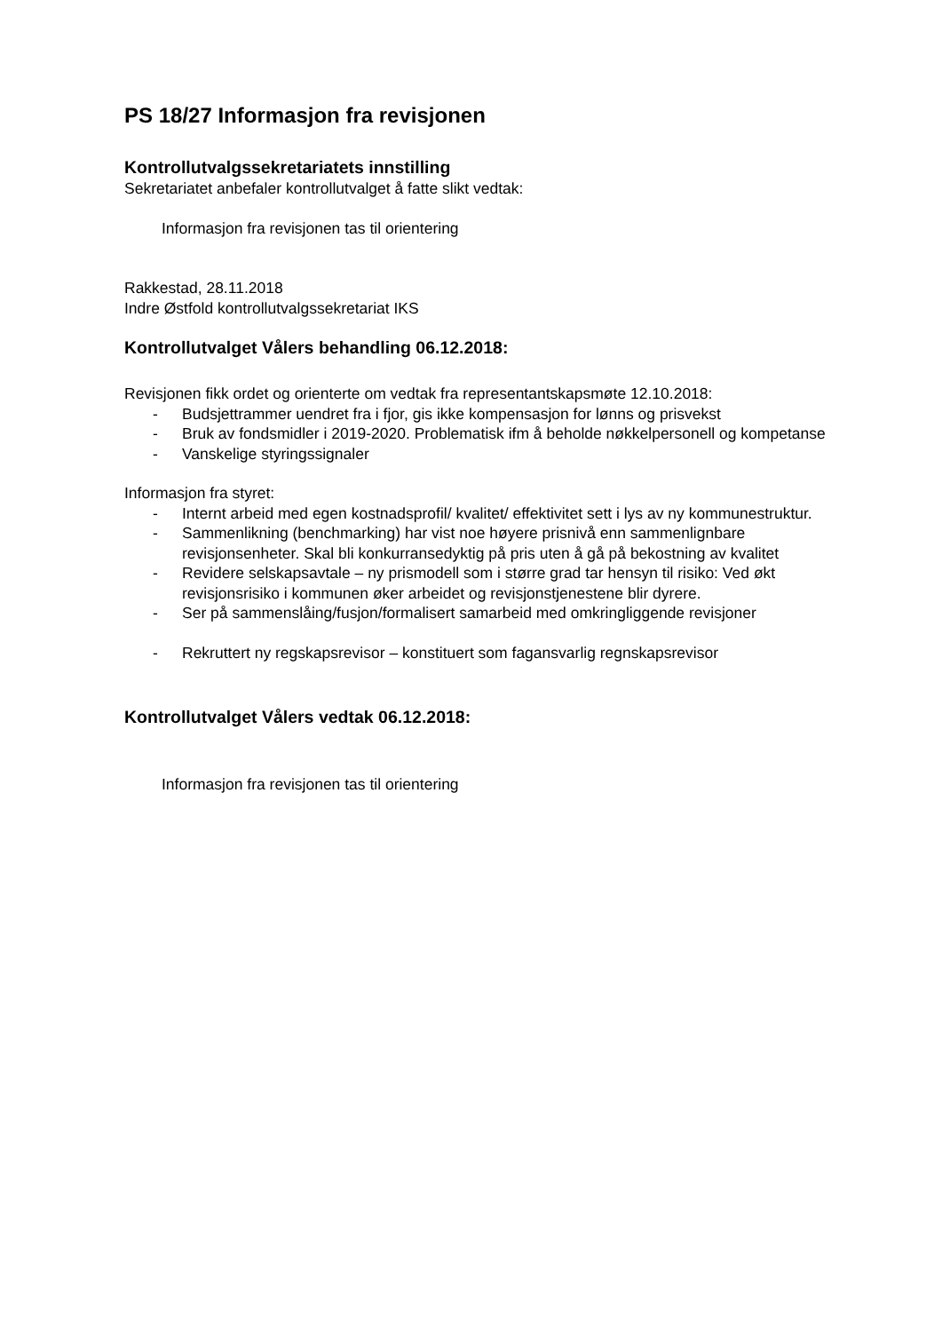PS 18/27 Informasjon fra revisjonen
Kontrollutvalgssekretariatets innstilling
Sekretariatet anbefaler kontrollutvalget å fatte slikt vedtak:
Informasjon fra revisjonen tas til orientering
Rakkestad, 28.11.2018
Indre Østfold kontrollutvalgssekretariat IKS
Kontrollutvalget Vålers behandling 06.12.2018:
Revisjonen fikk ordet og orienterte om vedtak fra representantskapsmøte 12.10.2018:
- Budsjettrammer uendret fra i fjor, gis ikke kompensasjon for lønns og prisvekst
- Bruk av fondsmidler i 2019-2020. Problematisk ifm å beholde nøkkelpersonell og kompetanse
- Vanskelige styringssignaler
Informasjon fra styret:
- Internt arbeid med egen kostnadsprofil/ kvalitet/ effektivitet sett i lys av ny kommunestruktur.
- Sammenlikning (benchmarking) har vist noe høyere prisnivå enn sammenlignbare revisjonsenheter. Skal bli konkurransedyktig på pris uten å gå på bekostning av kvalitet
- Revidere selskapsavtale – ny prismodell som i større grad tar hensyn til risiko: Ved økt revisjonsrisiko i kommunen øker arbeidet og revisjonstjenestene blir dyrere.
- Ser på sammenslåing/fusjon/formalisert samarbeid med omkringliggende revisjoner
- Rekruttert ny regskapsrevisor – konstituert som fagansvarlig regnskapsrevisor
Kontrollutvalget Vålers vedtak 06.12.2018:
Informasjon fra revisjonen tas til orientering